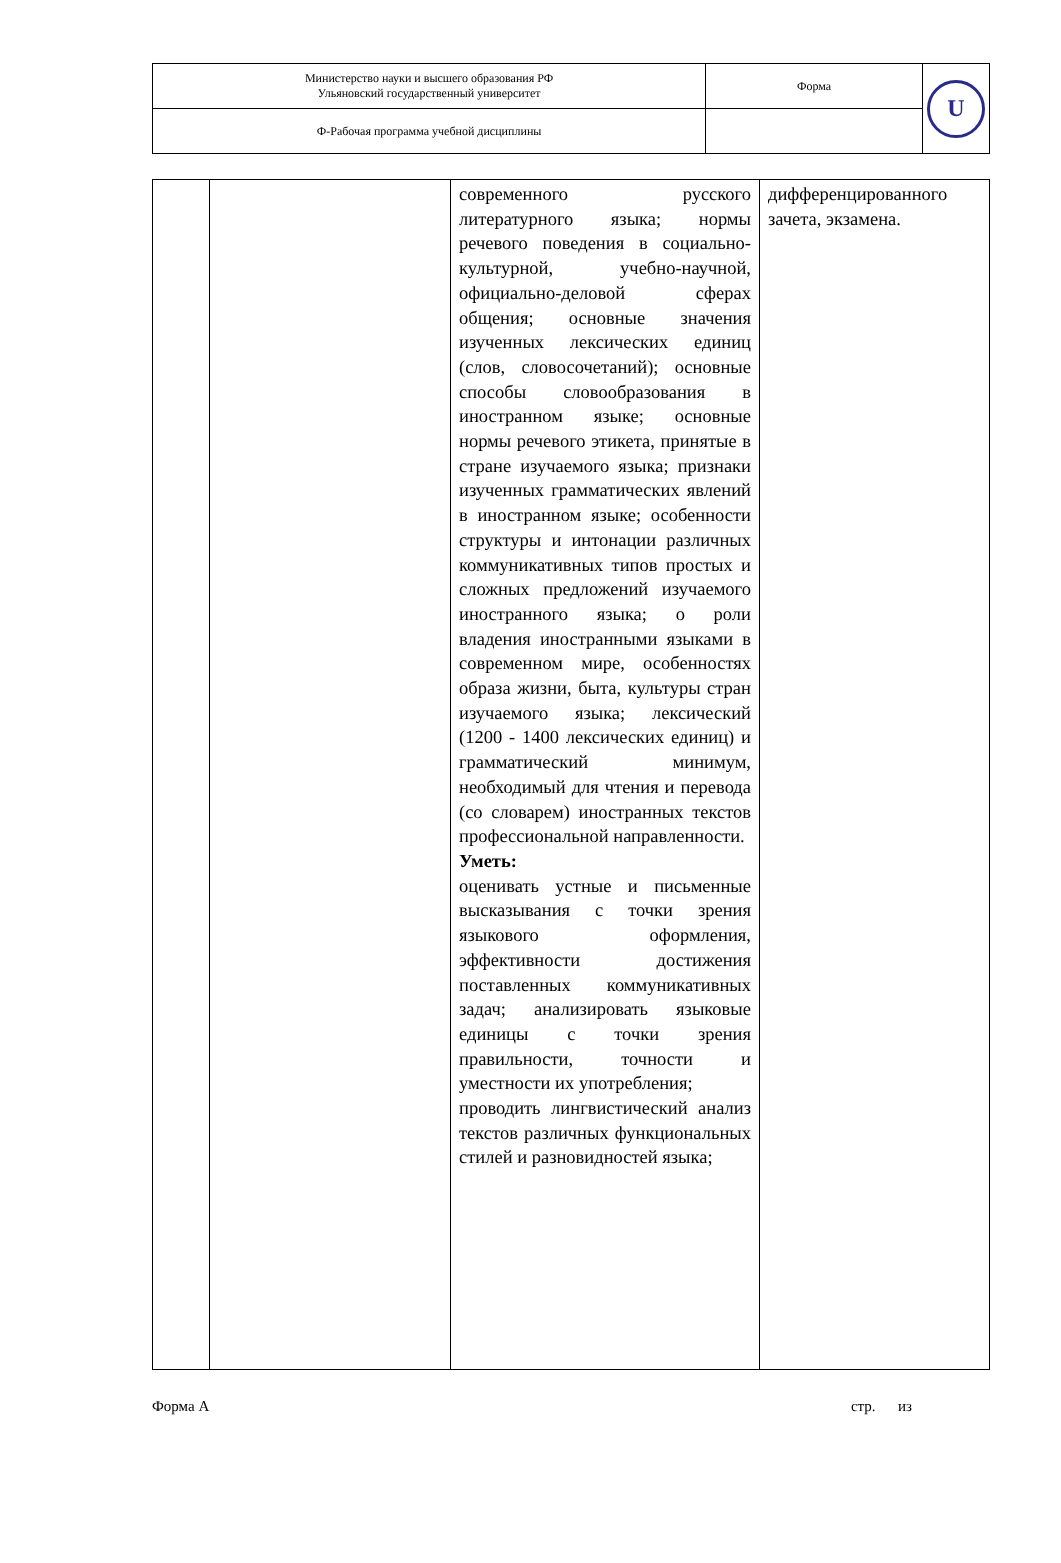| Министерство науки и высшего образования РФ Ульяновский государственный университет | Форма | U |
| Ф-Рабочая программа учебной дисциплины | | |
| | | современного русского литературного языка; нормы речевого поведения в социально-культурной, учебно-научной, официально-деловой сферах общения; основные значения изученных лексических единиц (слов, словосочетаний); основные способы словообразования в иностранном языке; основные нормы речевого этикета, принятые в стране изучаемого языка; признаки изученных грамматических явлений в иностранном языке; особенности структуры и интонации различных коммуникативных типов простых и сложных предложений изучаемого иностранного языка; о роли владения иностранными языками в современном мире, особенностях образа жизни, быта, культуры стран изучаемого языка; лексический (1200 - 1400 лексических единиц) и грамматический минимум, необходимый для чтения и перевода (со словарем) иностранных текстов профессиональной направленности. Уметь: оценивать устные и письменные высказывания с точки зрения языкового оформления, эффективности достижения поставленных коммуникативных задач; анализировать языковые единицы с точки зрения правильности, точности и уместности их употребления; проводить лингвистический анализ текстов различных функциональных стилей и разновидностей языка; | дифференцированного зачета, экзамена. |
Форма А стр. из